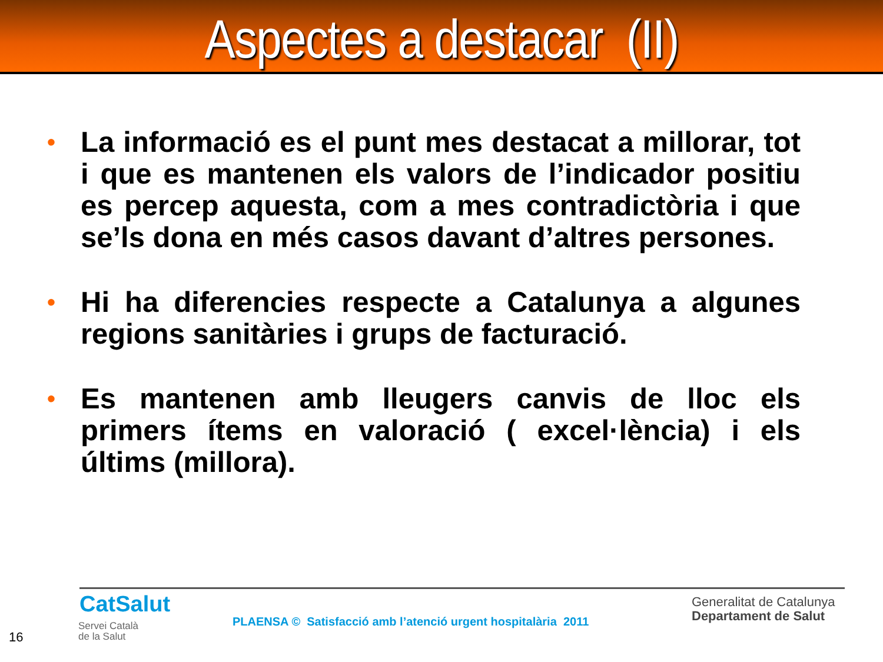Aspectes a destacar (II)
• La informació es el punt mes destacat a millorar, tot i que es mantenen els valors de l’indicador positiu es percep aquesta, com a mes contradictòria i que se’ls dona en més casos davant d’altres persones.
• Hi ha diferencies respecte a Catalunya a algunes regions sanitàries i grups de facturació.
• Es mantenen amb lleugers canvis de lloc els primers ítems en valoració ( excel·lència) i els últims (millora).
CatSalut
Servei Català
de la Salut
PLAENSA © Satisfacció amb l’atenció urgent hospitalària 2011
Generalitat de Catalunya
Departament de Salut
16